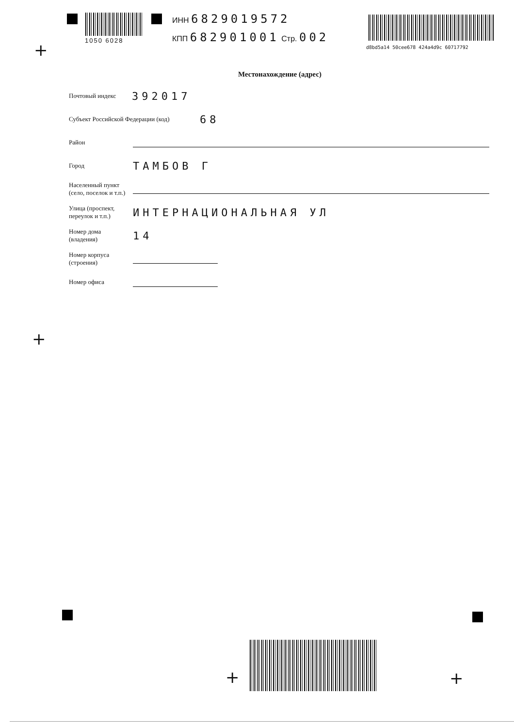1050 6028
ИНН 6829019572
КПП 682901001 Стр. 002
d8bd5a14 50cee678 424a4d9c 60717792
+
Местонахождение (адрес)
Почтовый индекс
392017
Субъект Российской Федерации (код)
68
Район
Город
ТАМБОВ Г
Населенный пункт
(село, поселок и т.п.)
Улица (проспект,
переулок и т.п.)
ИНТЕРНАЦИОНАЛЬНАЯ УЛ
Номер дома
(владения)
14
Номер корпуса
(строения)
Номер офиса
+
+ +